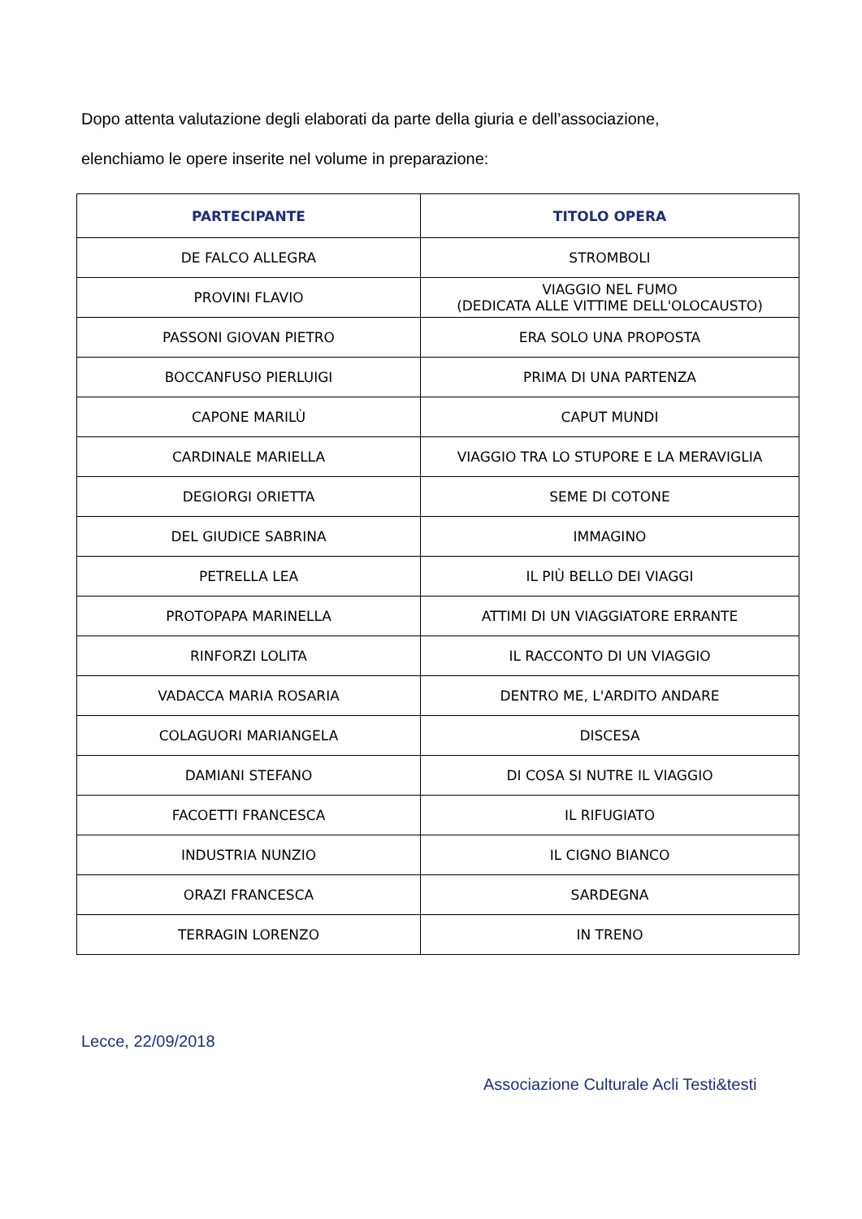Dopo attenta valutazione degli elaborati da parte della giuria e dell’associazione,
elenchiamo le opere inserite nel volume in preparazione:
| PARTECIPANTE | TITOLO OPERA |
| --- | --- |
| DE FALCO ALLEGRA | STROMBOLI |
| PROVINI FLAVIO | VIAGGIO NEL FUMO (DEDICATA ALLE VITTIME DELL'OLOCAUSTO) |
| PASSONI GIOVAN PIETRO | ERA SOLO UNA PROPOSTA |
| BOCCANFUSO PIERLUIGI | PRIMA DI UNA PARTENZA |
| CAPONE MARILÙ | CAPUT MUNDI |
| CARDINALE MARIELLA | VIAGGIO TRA LO STUPORE E LA MERAVIGLIA |
| DEGIORGI ORIETTA | SEME DI COTONE |
| DEL GIUDICE SABRINA | IMMAGINO |
| PETRELLA LEA | IL PIÙ BELLO DEI VIAGGI |
| PROTOPAPA MARINELLA | ATTIMI DI UN VIAGGIATORE ERRANTE |
| RINFORZI LOLITA | IL RACCONTO DI UN VIAGGIO |
| VADACCA MARIA ROSARIA | DENTRO ME, L'ARDITO ANDARE |
| COLAGUORI MARIANGELA | DISCESA |
| DAMIANI STEFANO | DI COSA SI NUTRE IL VIAGGIO |
| FACOETTI FRANCESCA | IL RIFUGIATO |
| INDUSTRIA NUNZIO | IL CIGNO BIANCO |
| ORAZI FRANCESCA | SARDEGNA |
| TERRAGIN LORENZO | IN TRENO |
Lecce, 22/09/2018
Associazione Culturale Acli Testi&testi